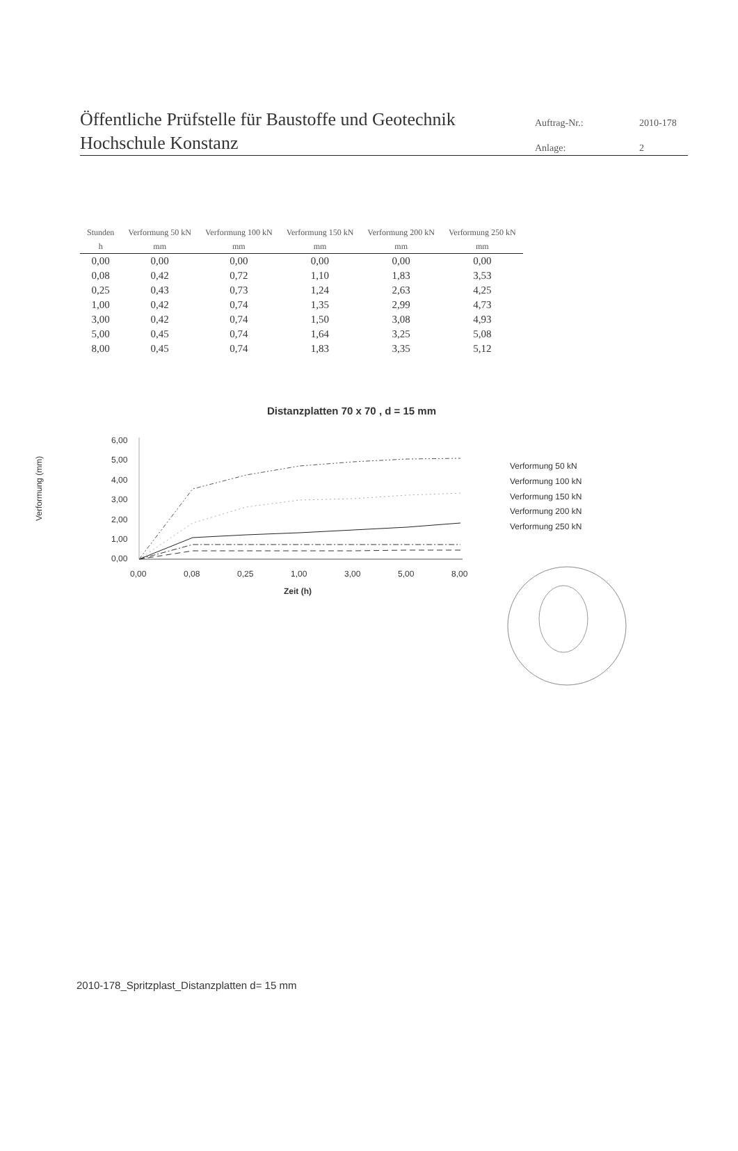Öffentliche Prüfstelle für Baustoffe und Geotechnik
Hochschule Konstanz
Auftrag-Nr.: 2010-178 Anlage: 2
| Stunden | Verformung 50 kN | Verformung 100 kN | Verformung 150 kN | Verformung 200 kN | Verformung 250 kN |
| --- | --- | --- | --- | --- | --- |
| h | mm | mm | mm | mm | mm |
| 0,00 | 0,00 | 0,00 | 0,00 | 0,00 | 0,00 |
| 0,08 | 0,42 | 0,72 | 1,10 | 1,83 | 3,53 |
| 0,25 | 0,43 | 0,73 | 1,24 | 2,63 | 4,25 |
| 1,00 | 0,42 | 0,74 | 1,35 | 2,99 | 4,73 |
| 3,00 | 0,42 | 0,74 | 1,50 | 3,08 | 4,93 |
| 5,00 | 0,45 | 0,74 | 1,64 | 3,25 | 5,08 |
| 8,00 | 0,45 | 0,74 | 1,83 | 3,35 | 5,12 |
Distanzplatten 70 x 70 , d = 15 mm
Verformung (mm)
6,00
5,00
4,00
3,00
2,00
1,00
0,00
0,00
0,08
0,25
1,00
3,00
5,00
8,00
Zeit (h)
Verformung 50 kN
Verformung 100 kN
Verformung 150 kN
Verformung 200 kN
Verformung 250 kN
2010-178_Spritzplast_Distanzplatten d= 15 mm